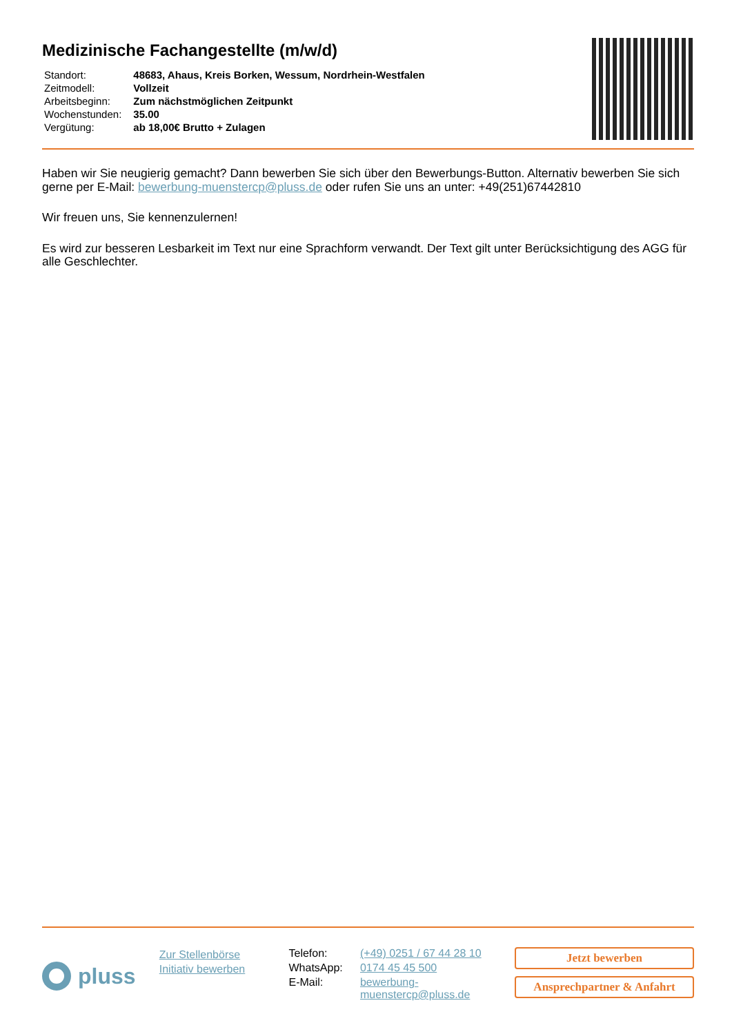Medizinische Fachangestellte (m/w/d)
| Standort: | 48683, Ahaus, Kreis Borken, Wessum, Nordrhein-Westfalen |
| Zeitmodell: | Vollzeit |
| Arbeitsbeginn: | Zum nächstmöglichen Zeitpunkt |
| Wochenstunden: | 35.00 |
| Vergütung: | ab 18,00€ Brutto + Zulagen |
Haben wir Sie neugierig gemacht? Dann bewerben Sie sich über den Bewerbungs-Button. Alternativ bewerben Sie sich gerne per E-Mail: bewerbung-muenstercp@pluss.de oder rufen Sie uns an unter: +49(251)67442810
Wir freuen uns, Sie kennenzulernen!
Es wird zur besseren Lesbarkeit im Text nur eine Sprachform verwandt. Der Text gilt unter Berücksichtigung des AGG für alle Geschlechter.
pluss
Zur Stellenbörse
Initiativ bewerben
| Telefon: | (+49) 0251 / 67 44 28 10 |
| WhatsApp: | 0174 45 45 500 |
| E-Mail: | bewerbung- muenstercp@pluss.de |
Jetzt bewerben
Ansprechpartner & Anfahrt